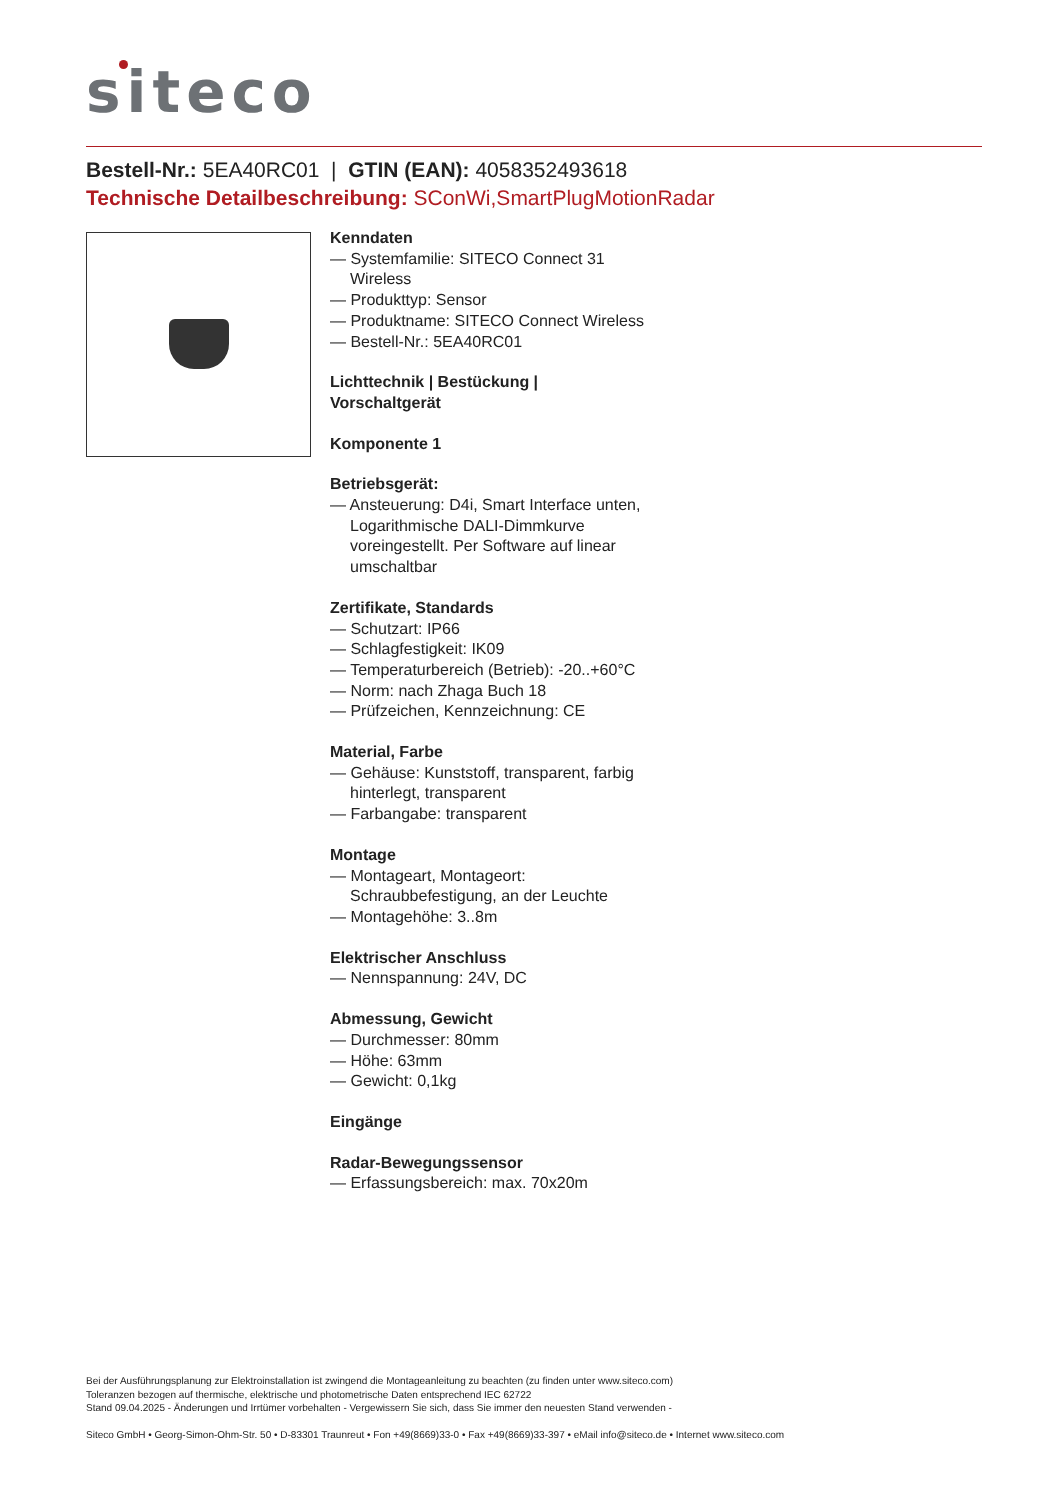siteco
Bestell-Nr.: 5EA40RC01 | GTIN (EAN): 4058352493618
Technische Detailbeschreibung: SConWi,SmartPlugMotionRadar
Kenndaten
— Systemfamilie: SITECO Connect 31 Wireless
— Produkttyp: Sensor
— Produktname: SITECO Connect Wireless
— Bestell-Nr.: 5EA40RC01
Lichttechnik | Bestückung | Vorschaltgerät
Komponente 1
Betriebsgerät:
— Ansteuerung: D4i, Smart Interface unten, Logarithmische DALI-Dimmkurve voreingestellt. Per Software auf linear umschaltbar
Zertifikate, Standards
— Schutzart: IP66
— Schlagfestigkeit: IK09
— Temperaturbereich (Betrieb): -20..+60°C
— Norm: nach Zhaga Buch 18
— Prüfzeichen, Kennzeichnung: CE
Material, Farbe
— Gehäuse: Kunststoff, transparent, farbig hinterlegt, transparent
— Farbangabe: transparent
Montage
— Montageart, Montageort: Schraubbefestigung, an der Leuchte
— Montagehöhe: 3..8m
Elektrischer Anschluss
— Nennspannung: 24V, DC
Abmessung, Gewicht
— Durchmesser: 80mm
— Höhe: 63mm
— Gewicht: 0,1kg
Eingänge
Radar-Bewegungssensor
— Erfassungsbereich: max. 70x20m
Bei der Ausführungsplanung zur Elektroinstallation ist zwingend die Montageanleitung zu beachten (zu finden unter www.siteco.com)
Toleranzen bezogen auf thermische, elektrische und photometrische Daten entsprechend IEC 62722
Stand 09.04.2025 - Änderungen und Irrtümer vorbehalten - Vergewissern Sie sich, dass Sie immer den neuesten Stand verwenden -
Siteco GmbH • Georg-Simon-Ohm-Str. 50 • D-83301 Traunreut • Fon +49(8669)33-0 • Fax +49(8669)33-397 • eMail info@siteco.de • Internet www.siteco.com